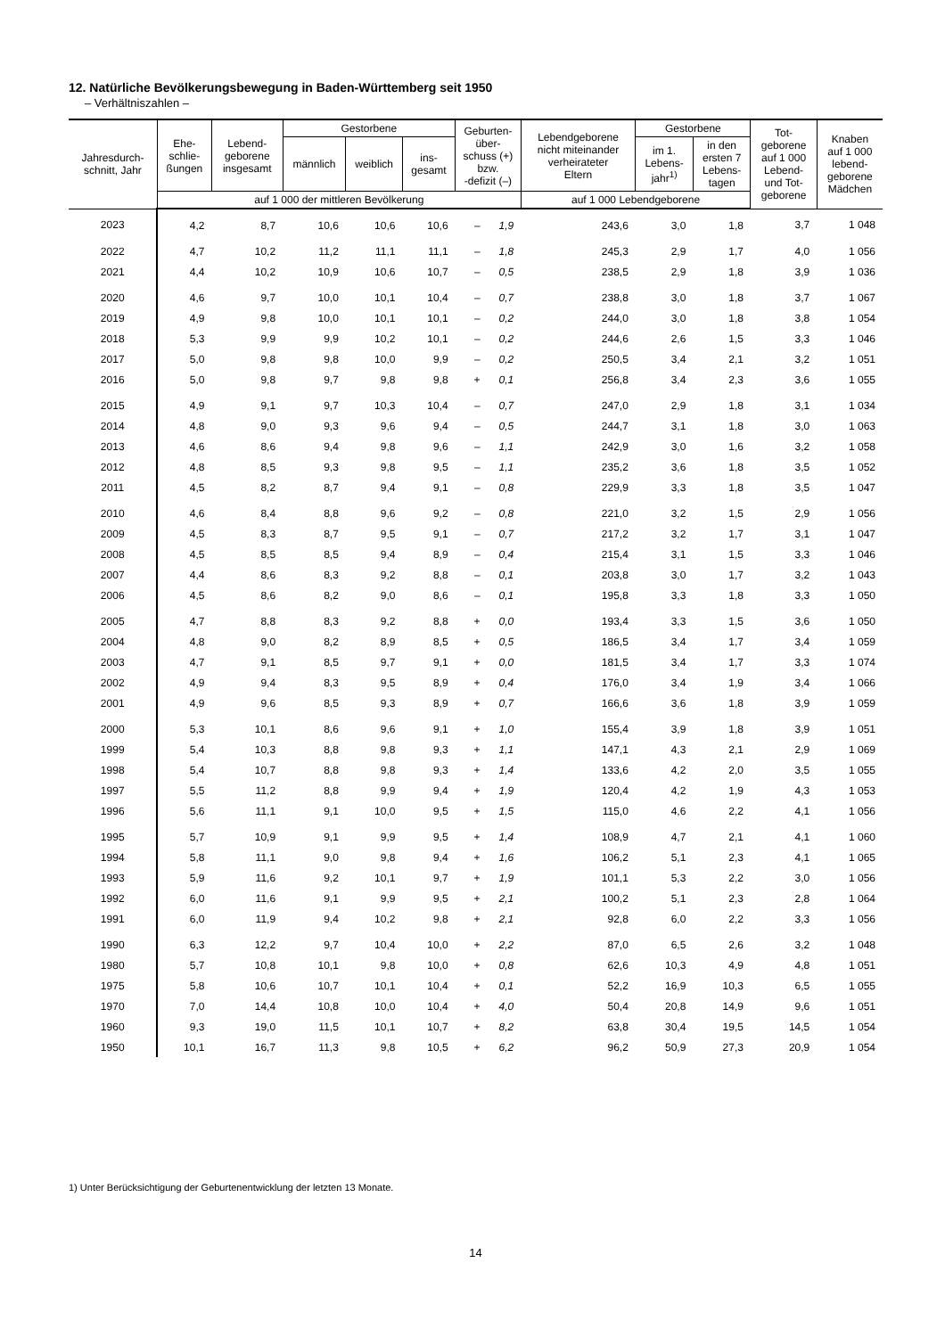12. Natürliche Bevölkerungsbewegung in Baden-Württemberg seit 1950
– Verhältniszahlen –
| Jahresdurch- schnitt, Jahr | Ehe- schlie- ßungen | Lebend- geborene insgesamt | Gestorbene | | | Geburten- über- schuss (+) bzw. -defizit (–) | | Lebendgeborene nicht miteinander verheirateter Eltern | Gestorbene | | Tot- geborene auf 1 000 Lebend- und Tot- geborene | Knaben auf 1 000 lebend- geborene Mädchen |
| --- | --- | --- | --- | --- | --- | --- | --- | --- | --- | --- | --- | --- |
| | | | männlich | weiblich | ins- gesamt | | | | im 1. Lebens- jahr<sup>1)</sup> | in den ersten 7 Lebens- tagen | | |
| | auf 1 000 der mittleren Bevölkerung | | | | | | | auf 1 000 Lebendgeborene | | | | |
| 2023 | 4,2 | 8,7 | 10,6 | 10,6 | 10,6 | – | 1,9 | 243,6 | 3,0 | 1,8 | 3,7 | 1 048 |
| 2022 | 4,7 | 10,2 | 11,2 | 11,1 | 11,1 | – | 1,8 | 245,3 | 2,9 | 1,7 | 4,0 | 1 056 |
| 2021 | 4,4 | 10,2 | 10,9 | 10,6 | 10,7 | – | 0,5 | 238,5 | 2,9 | 1,8 | 3,9 | 1 036 |
| 2020 | 4,6 | 9,7 | 10,0 | 10,1 | 10,4 | – | 0,7 | 238,8 | 3,0 | 1,8 | 3,7 | 1 067 |
| 2019 | 4,9 | 9,8 | 10,0 | 10,1 | 10,1 | – | 0,2 | 244,0 | 3,0 | 1,8 | 3,8 | 1 054 |
| 2018 | 5,3 | 9,9 | 9,9 | 10,2 | 10,1 | – | 0,2 | 244,6 | 2,6 | 1,5 | 3,3 | 1 046 |
| 2017 | 5,0 | 9,8 | 9,8 | 10,0 | 9,9 | – | 0,2 | 250,5 | 3,4 | 2,1 | 3,2 | 1 051 |
| 2016 | 5,0 | 9,8 | 9,7 | 9,8 | 9,8 | + | 0,1 | 256,8 | 3,4 | 2,3 | 3,6 | 1 055 |
| 2015 | 4,9 | 9,1 | 9,7 | 10,3 | 10,4 | – | 0,7 | 247,0 | 2,9 | 1,8 | 3,1 | 1 034 |
| 2014 | 4,8 | 9,0 | 9,3 | 9,6 | 9,4 | – | 0,5 | 244,7 | 3,1 | 1,8 | 3,0 | 1 063 |
| 2013 | 4,6 | 8,6 | 9,4 | 9,8 | 9,6 | – | 1,1 | 242,9 | 3,0 | 1,6 | 3,2 | 1 058 |
| 2012 | 4,8 | 8,5 | 9,3 | 9,8 | 9,5 | – | 1,1 | 235,2 | 3,6 | 1,8 | 3,5 | 1 052 |
| 2011 | 4,5 | 8,2 | 8,7 | 9,4 | 9,1 | – | 0,8 | 229,9 | 3,3 | 1,8 | 3,5 | 1 047 |
| 2010 | 4,6 | 8,4 | 8,8 | 9,6 | 9,2 | – | 0,8 | 221,0 | 3,2 | 1,5 | 2,9 | 1 056 |
| 2009 | 4,5 | 8,3 | 8,7 | 9,5 | 9,1 | – | 0,7 | 217,2 | 3,2 | 1,7 | 3,1 | 1 047 |
| 2008 | 4,5 | 8,5 | 8,5 | 9,4 | 8,9 | – | 0,4 | 215,4 | 3,1 | 1,5 | 3,3 | 1 046 |
| 2007 | 4,4 | 8,6 | 8,3 | 9,2 | 8,8 | – | 0,1 | 203,8 | 3,0 | 1,7 | 3,2 | 1 043 |
| 2006 | 4,5 | 8,6 | 8,2 | 9,0 | 8,6 | – | 0,1 | 195,8 | 3,3 | 1,8 | 3,3 | 1 050 |
| 2005 | 4,7 | 8,8 | 8,3 | 9,2 | 8,8 | + | 0,0 | 193,4 | 3,3 | 1,5 | 3,6 | 1 050 |
| 2004 | 4,8 | 9,0 | 8,2 | 8,9 | 8,5 | + | 0,5 | 186,5 | 3,4 | 1,7 | 3,4 | 1 059 |
| 2003 | 4,7 | 9,1 | 8,5 | 9,7 | 9,1 | + | 0,0 | 181,5 | 3,4 | 1,7 | 3,3 | 1 074 |
| 2002 | 4,9 | 9,4 | 8,3 | 9,5 | 8,9 | + | 0,4 | 176,0 | 3,4 | 1,9 | 3,4 | 1 066 |
| 2001 | 4,9 | 9,6 | 8,5 | 9,3 | 8,9 | + | 0,7 | 166,6 | 3,6 | 1,8 | 3,9 | 1 059 |
| 2000 | 5,3 | 10,1 | 8,6 | 9,6 | 9,1 | + | 1,0 | 155,4 | 3,9 | 1,8 | 3,9 | 1 051 |
| 1999 | 5,4 | 10,3 | 8,8 | 9,8 | 9,3 | + | 1,1 | 147,1 | 4,3 | 2,1 | 2,9 | 1 069 |
| 1998 | 5,4 | 10,7 | 8,8 | 9,8 | 9,3 | + | 1,4 | 133,6 | 4,2 | 2,0 | 3,5 | 1 055 |
| 1997 | 5,5 | 11,2 | 8,8 | 9,9 | 9,4 | + | 1,9 | 120,4 | 4,2 | 1,9 | 4,3 | 1 053 |
| 1996 | 5,6 | 11,1 | 9,1 | 10,0 | 9,5 | + | 1,5 | 115,0 | 4,6 | 2,2 | 4,1 | 1 056 |
| 1995 | 5,7 | 10,9 | 9,1 | 9,9 | 9,5 | + | 1,4 | 108,9 | 4,7 | 2,1 | 4,1 | 1 060 |
| 1994 | 5,8 | 11,1 | 9,0 | 9,8 | 9,4 | + | 1,6 | 106,2 | 5,1 | 2,3 | 4,1 | 1 065 |
| 1993 | 5,9 | 11,6 | 9,2 | 10,1 | 9,7 | + | 1,9 | 101,1 | 5,3 | 2,2 | 3,0 | 1 056 |
| 1992 | 6,0 | 11,6 | 9,1 | 9,9 | 9,5 | + | 2,1 | 100,2 | 5,1 | 2,3 | 2,8 | 1 064 |
| 1991 | 6,0 | 11,9 | 9,4 | 10,2 | 9,8 | + | 2,1 | 92,8 | 6,0 | 2,2 | 3,3 | 1 056 |
| 1990 | 6,3 | 12,2 | 9,7 | 10,4 | 10,0 | + | 2,2 | 87,0 | 6,5 | 2,6 | 3,2 | 1 048 |
| 1980 | 5,7 | 10,8 | 10,1 | 9,8 | 10,0 | + | 0,8 | 62,6 | 10,3 | 4,9 | 4,8 | 1 051 |
| 1975 | 5,8 | 10,6 | 10,7 | 10,1 | 10,4 | + | 0,1 | 52,2 | 16,9 | 10,3 | 6,5 | 1 055 |
| 1970 | 7,0 | 14,4 | 10,8 | 10,0 | 10,4 | + | 4,0 | 50,4 | 20,8 | 14,9 | 9,6 | 1 051 |
| 1960 | 9,3 | 19,0 | 11,5 | 10,1 | 10,7 | + | 8,2 | 63,8 | 30,4 | 19,5 | 14,5 | 1 054 |
| 1950 | 10,1 | 16,7 | 11,3 | 9,8 | 10,5 | + | 6,2 | 96,2 | 50,9 | 27,3 | 20,9 | 1 054 |
1) Unter Berücksichtigung der Geburtenentwicklung der letzten 13 Monate.
14